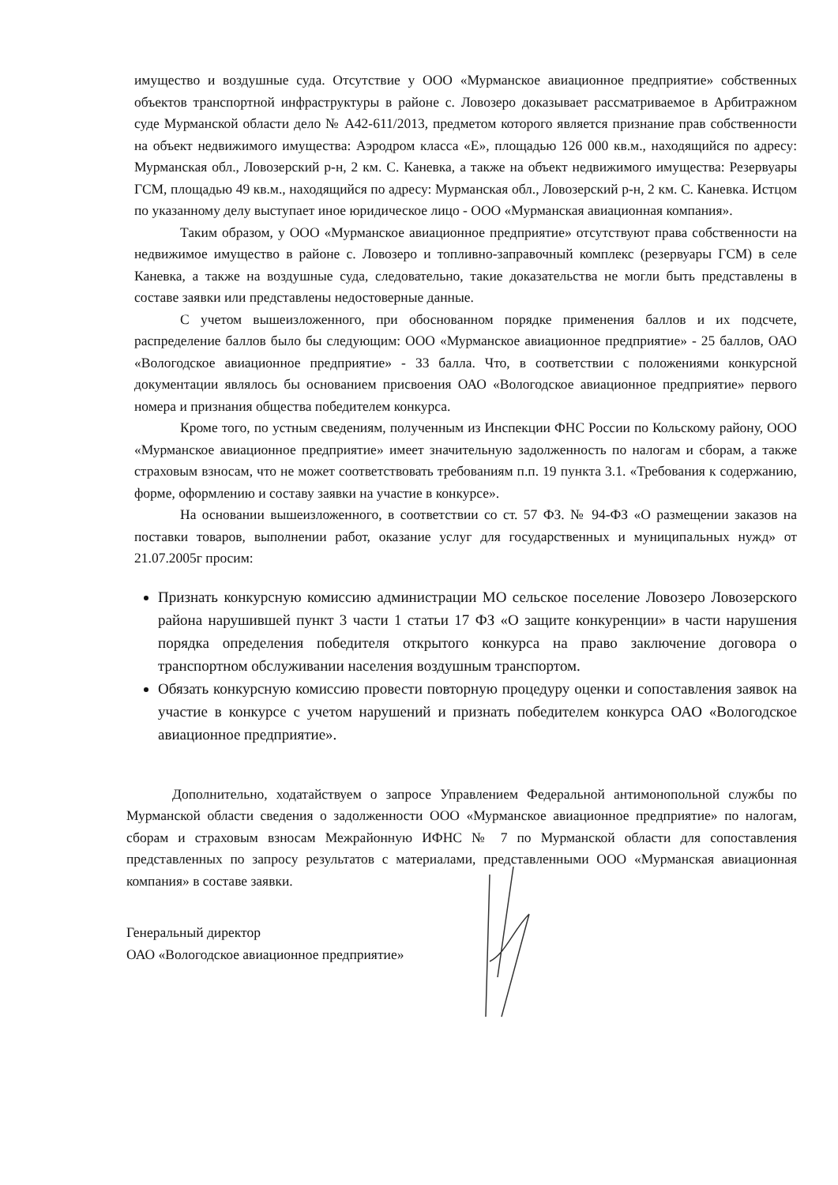имущество и воздушные суда. Отсутствие у ООО «Мурманское авиационное предприятие» собственных объектов транспортной инфраструктуры в районе с. Ловозеро доказывает рассматриваемое в Арбитражном суде Мурманской области дело № А42-611/2013, предметом которого является признание прав собственности на объект недвижимого имущества: Аэродром класса «Е», площадью 126 000 кв.м., находящийся по адресу: Мурманская обл., Ловозерский р-н, 2 км. С. Каневка, а также на объект недвижимого имущества: Резервуары ГСМ, площадью 49 кв.м., находящийся по адресу: Мурманская обл., Ловозерский р-н, 2 км. С. Каневка. Истцом по указанному делу выступает иное юридическое лицо - ООО «Мурманская авиационная компания».
Таким образом, у ООО «Мурманское авиационное предприятие» отсутствуют права собственности на недвижимое имущество в районе с. Ловозеро и топливно-заправочный комплекс (резервуары ГСМ) в селе Каневка, а также на воздушные суда, следовательно, такие доказательства не могли быть представлены в составе заявки или представлены недостоверные данные.
С учетом вышеизложенного, при обоснованном порядке применения баллов и их подсчете, распределение баллов было бы следующим: ООО «Мурманское авиационное предприятие» - 25 баллов, ОАО «Вологодское авиационное предприятие» - 33 балла. Что, в соответствии с положениями конкурсной документации являлось бы основанием присвоения ОАО «Вологодское авиационное предприятие» первого номера и признания общества победителем конкурса.
Кроме того, по устным сведениям, полученным из Инспекции ФНС России по Кольскому району, ООО «Мурманское авиационное предприятие» имеет значительную задолженность по налогам и сборам, а также страховым взносам, что не может соответствовать требованиям п.п. 19 пункта 3.1. «Требования к содержанию, форме, оформлению и составу заявки на участие в конкурсе».
На основании вышеизложенного, в соответствии со ст. 57 ФЗ. № 94-ФЗ «О размещении заказов на поставки товаров, выполнении работ, оказание услуг для государственных и муниципальных нужд» от 21.07.2005г просим:
Признать конкурсную комиссию администрации МО сельское поселение Ловозеро Ловозерского района нарушившей пункт 3 части 1 статьи 17 ФЗ «О защите конкуренции» в части нарушения порядка определения победителя открытого конкурса на право заключение договора о транспортном обслуживании населения воздушным транспортом.
Обязать конкурсную комиссию провести повторную процедуру оценки и сопоставления заявок на участие в конкурсе с учетом нарушений и признать победителем конкурса ОАО «Вологодское авиационное предприятие».
Дополнительно, ходатайствуем о запросе Управлением Федеральной антимонопольной службы по Мурманской области сведения о задолженности ООО «Мурманское авиационное предприятие» по налогам, сборам и страховым взносам Межрайонную ИФНС № 7 по Мурманской области для сопоставления представленных по запросу результатов с материалами, представленными ООО «Мурманская авиационная компания» в составе заявки.
Генеральный директор
ОАО «Вологодское авиационное предприятие»